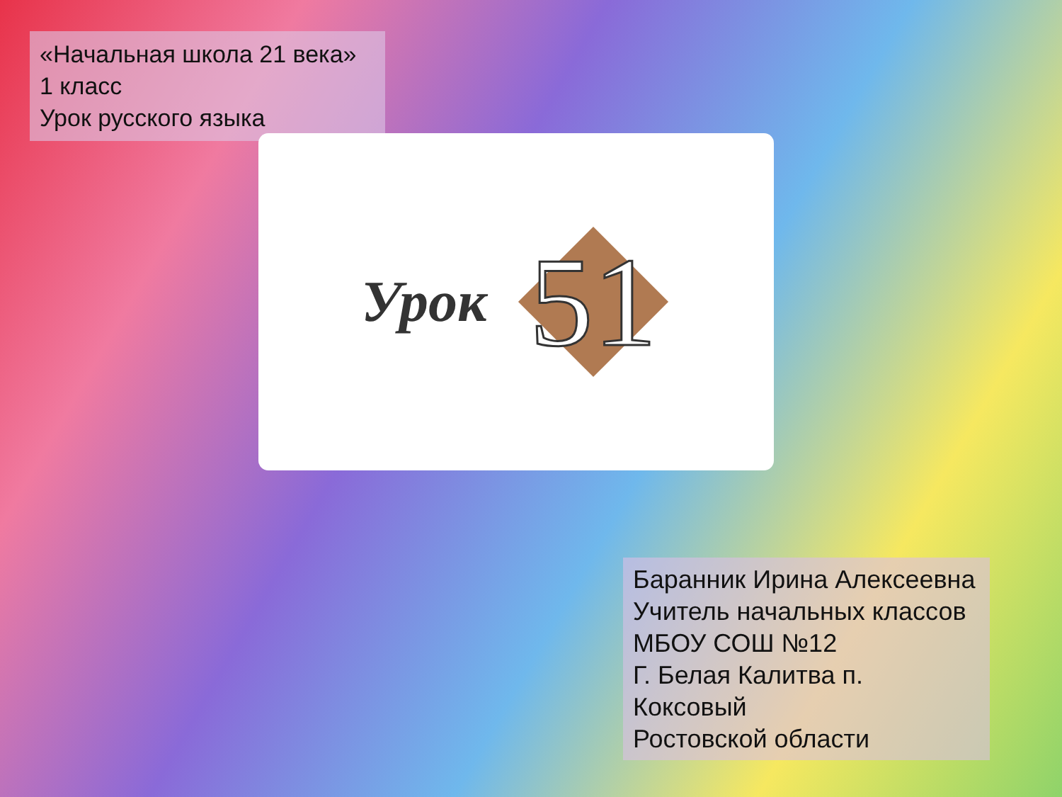«Начальная школа 21 века»
1 класс
Урок русского языка
Урок
51
Баранник Ирина Алексеевна
Учитель начальных классов
МБОУ СОШ №12
Г. Белая Калитва п. Коксовый
Ростовской области